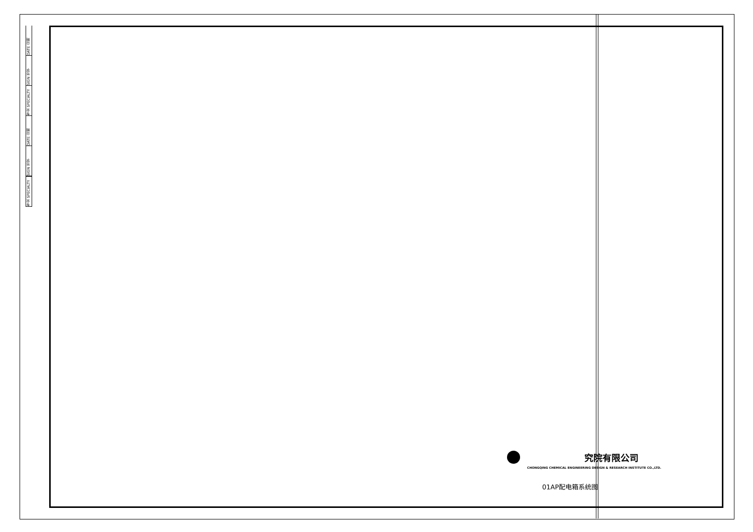DATE 日期
SIGN 签字
专业 SPECIALTY
DATE 日期
SIGN 签字
专业 SPECIALTY
究院有限公司
CHONGQING CHEMICAL ENGINEERING DESIGN & RESEARCH INSTITUTE CO.,LTD.
01AP配电箱系统图